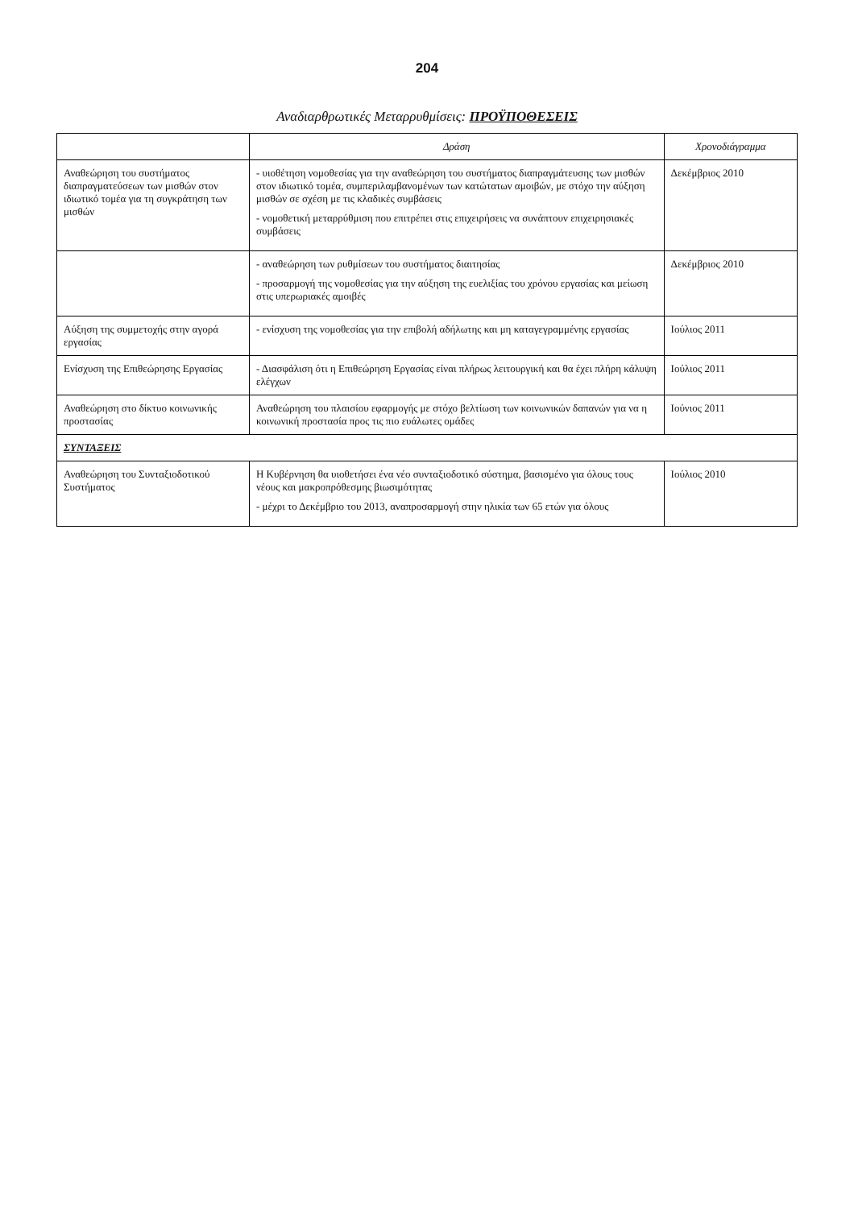204
Αναδιαρθρωτικές Μεταρρυθμίσεις: ΠΡΟΫΠΟΘΕΣΕΙΣ
| | Δράση | Χρονοδιάγραμμα |
| --- | --- | --- |
| Αναθεώρηση του συστήματος διαπραγματεύσεων των μισθών στον ιδιωτικό τομέα για τη συγκράτηση των μισθών | - υιοθέτηση νομοθεσίας για την αναθεώρηση του συστήματος διαπραγμάτευσης των μισθών στον ιδιωτικό τομέα, συμπεριλαμβανομένων των κατώτατων αμοιβών, με στόχο την αύξηση μισθών σε σχέση με τις κλαδικές συμβάσεις - νομοθετική μεταρρύθμιση που επιτρέπει στις επιχειρήσεις να συνάπτουν επιχειρησιακές συμβάσεις | Δεκέμβριος 2010 |
| | - αναθεώρηση των ρυθμίσεων του συστήματος διαιτησίας - προσαρμογή της νομοθεσίας για την αύξηση της ευελιξίας του χρόνου εργασίας και μείωση στις υπερωριακές αμοιβές | Δεκέμβριος 2010 |
| Αύξηση της συμμετοχής στην αγορά εργασίας | - ενίσχυση της νομοθεσίας για την επιβολή αδήλωτης και μη καταγεγραμμένης εργασίας | Ιούλιος 2011 |
| Ενίσχυση της Επιθεώρησης Εργασίας | - Διασφάλιση ότι η Επιθεώρηση Εργασίας είναι πλήρως λειτουργική και θα έχει πλήρη κάλυψη ελέγχων | Ιούλιος 2011 |
| Αναθεώρηση στο δίκτυο κοινωνικής προστασίας | Αναθεώρηση του πλαισίου εφαρμογής με στόχο βελτίωση των κοινωνικών δαπανών για να η κοινωνική προστασία προς τις πιο ευάλωτες ομάδες | Ιούνιος 2011 |
| ΣΥΝΤΑΞΕΙΣ | | |
| Αναθεώρηση του Συνταξιοδοτικού Συστήματος | Η Κυβέρνηση θα υιοθετήσει ένα νέο συνταξιοδοτικό σύστημα, βασισμένο για όλους τους νέους και μακροπρόθεσμης βιωσιμότητας - μέχρι το Δεκέμβριο του 2013, αναπροσαρμογή στην ηλικία των 65 ετών για όλους | Ιούλιος 2010 |